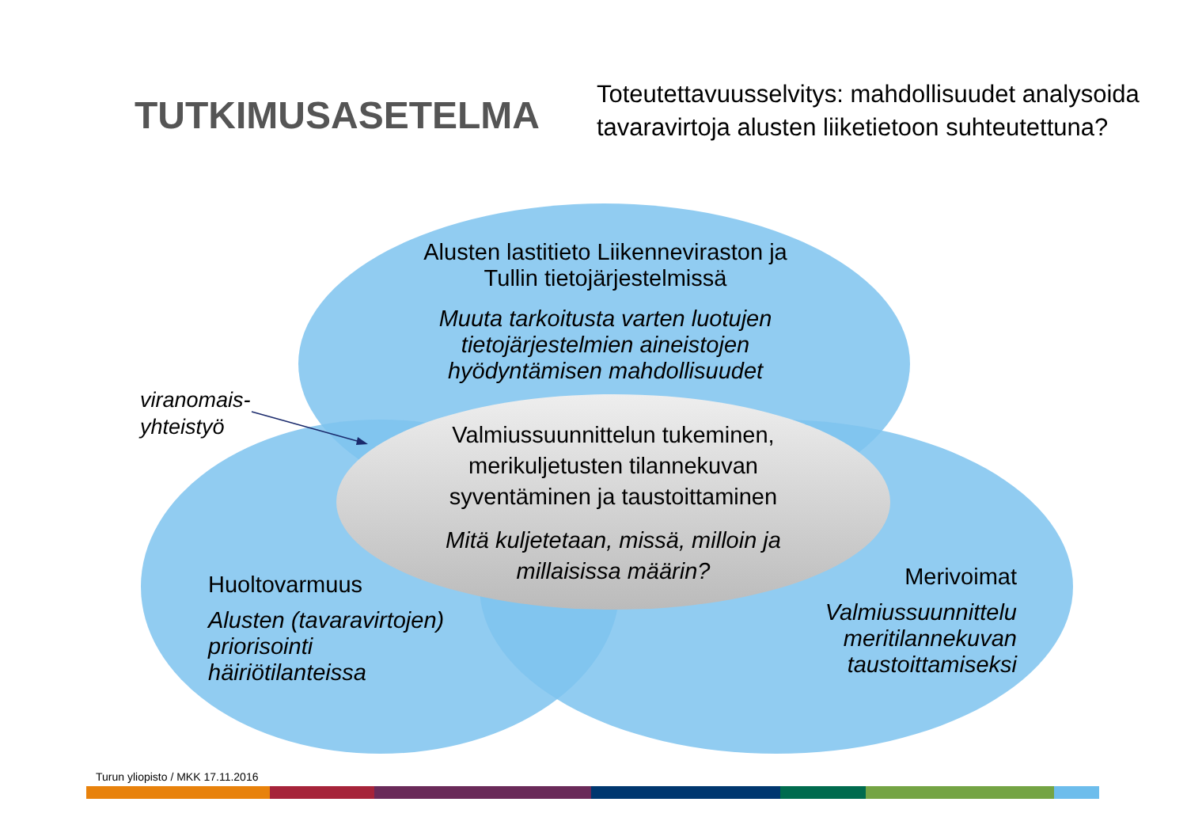TUTKIMUSASETELMA
Toteutettavuusselvitys: mahdollisuudet analysoida tavaravirtoja alusten liiketietoon suhteutettuna?
Alusten lastitieto Liikenneviraston ja Tullin tietojärjestelmissä
Muuta tarkoitusta varten luotujen tietojärjestelmien aineistojen hyödyntämisen mahdollisuudet
viranomais-
yhteistyö
Valmiussuunnittelun tukeminen, merikuljetusten tilannekuvan syventäminen ja taustoittaminen
Mitä kuljetetaan, missä, milloin ja millaisissa määrin?
Huoltovarmuus
Alusten (tavaravirtojen)
priorisointi
häiriötilanteissa
Merivoimat
Valmiussuunnittelu meritilannekuvan taustoittamiseksi
Turun yliopisto / MKK 17.11.2016